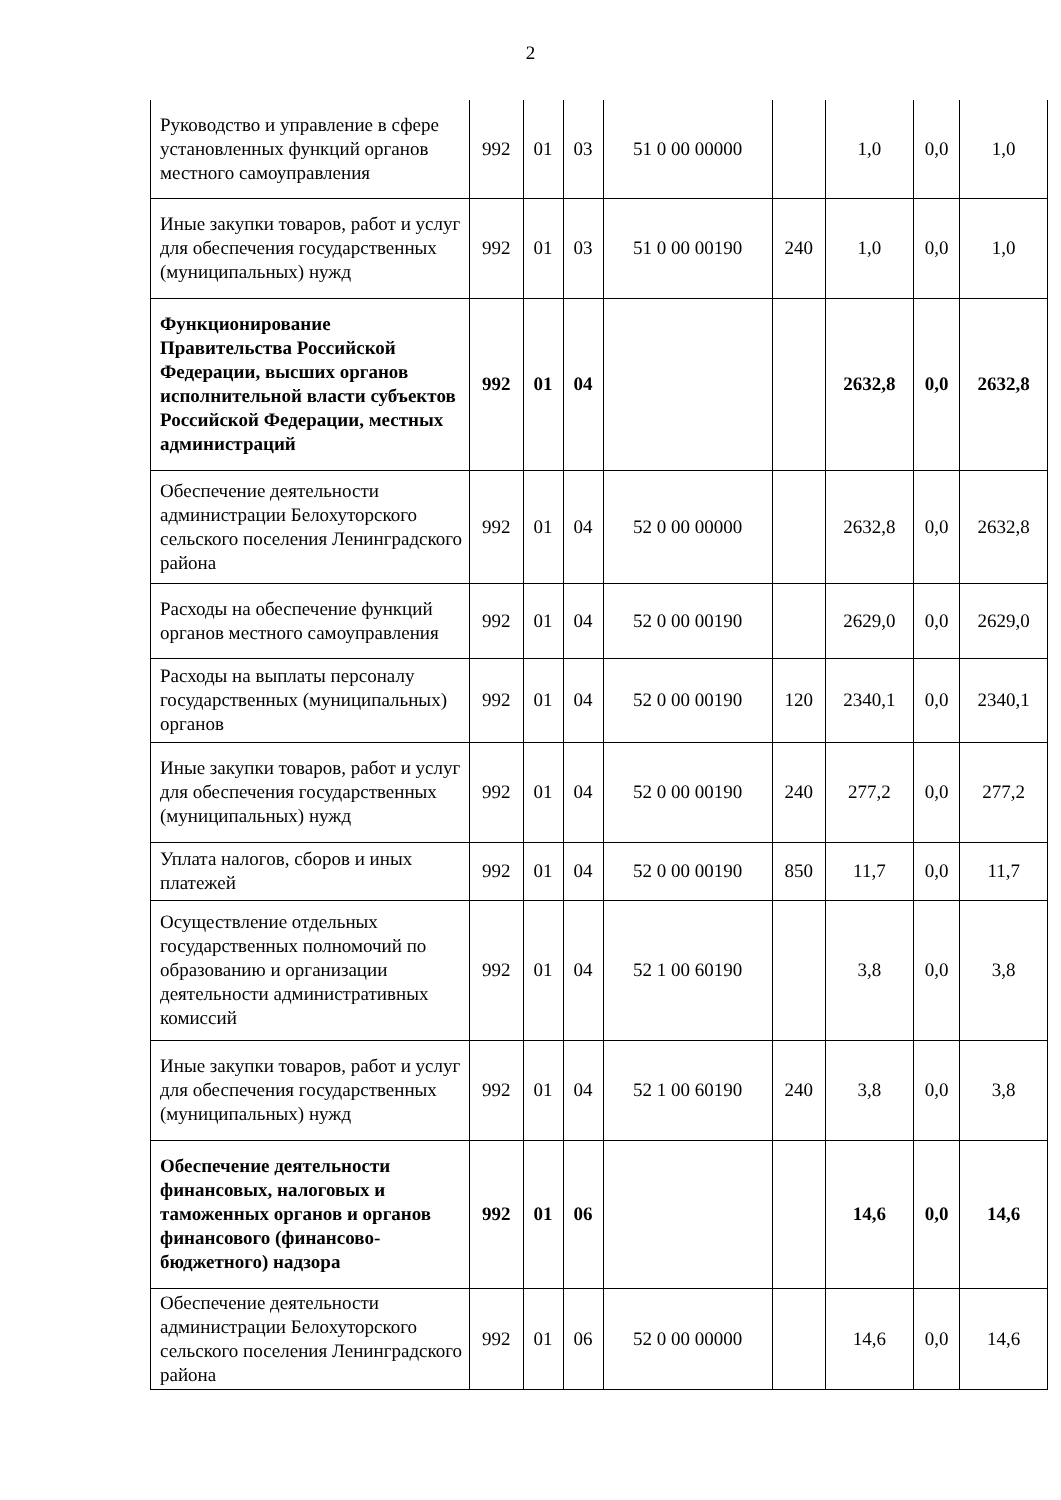2
| Руководство и управление в сфере установленных функций органов местного самоуправления | 992 | 01 | 03 | 51 0 00 00000 | | 1,0 | 0,0 | 1,0 |
| Иные закупки товаров, работ и услуг для обеспечения государственных (муниципальных) нужд | 992 | 01 | 03 | 51 0 00 00190 | 240 | 1,0 | 0,0 | 1,0 |
| Функционирование Правительства Российской Федерации, высших органов исполнительной власти субъектов Российской Федерации, местных администраций | 992 | 01 | 04 | | | 2632,8 | 0,0 | 2632,8 |
| Обеспечение деятельности администрации Белохуторского сельского поселения Ленинградского района | 992 | 01 | 04 | 52 0 00 00000 | | 2632,8 | 0,0 | 2632,8 |
| Расходы на обеспечение функций органов местного самоуправления | 992 | 01 | 04 | 52 0 00 00190 | | 2629,0 | 0,0 | 2629,0 |
| Расходы на выплаты персоналу государственных (муниципальных) органов | 992 | 01 | 04 | 52 0 00 00190 | 120 | 2340,1 | 0,0 | 2340,1 |
| Иные закупки товаров, работ и услуг для обеспечения государственных (муниципальных) нужд | 992 | 01 | 04 | 52 0 00 00190 | 240 | 277,2 | 0,0 | 277,2 |
| Уплата налогов, сборов и иных платежей | 992 | 01 | 04 | 52 0 00 00190 | 850 | 11,7 | 0,0 | 11,7 |
| Осуществление отдельных государственных полномочий по образованию и организации деятельности административных комиссий | 992 | 01 | 04 | 52 1 00 60190 | | 3,8 | 0,0 | 3,8 |
| Иные закупки товаров, работ и услуг для обеспечения государственных (муниципальных) нужд | 992 | 01 | 04 | 52 1 00 60190 | 240 | 3,8 | 0,0 | 3,8 |
| Обеспечение деятельности финансовых, налоговых и таможенных органов и органов финансового (финансово-бюджетного) надзора | 992 | 01 | 06 | | | 14,6 | 0,0 | 14,6 |
| Обеспечение деятельности администрации Белохуторского сельского поселения Ленинградского района | 992 | 01 | 06 | 52 0 00 00000 | | 14,6 | 0,0 | 14,6 |